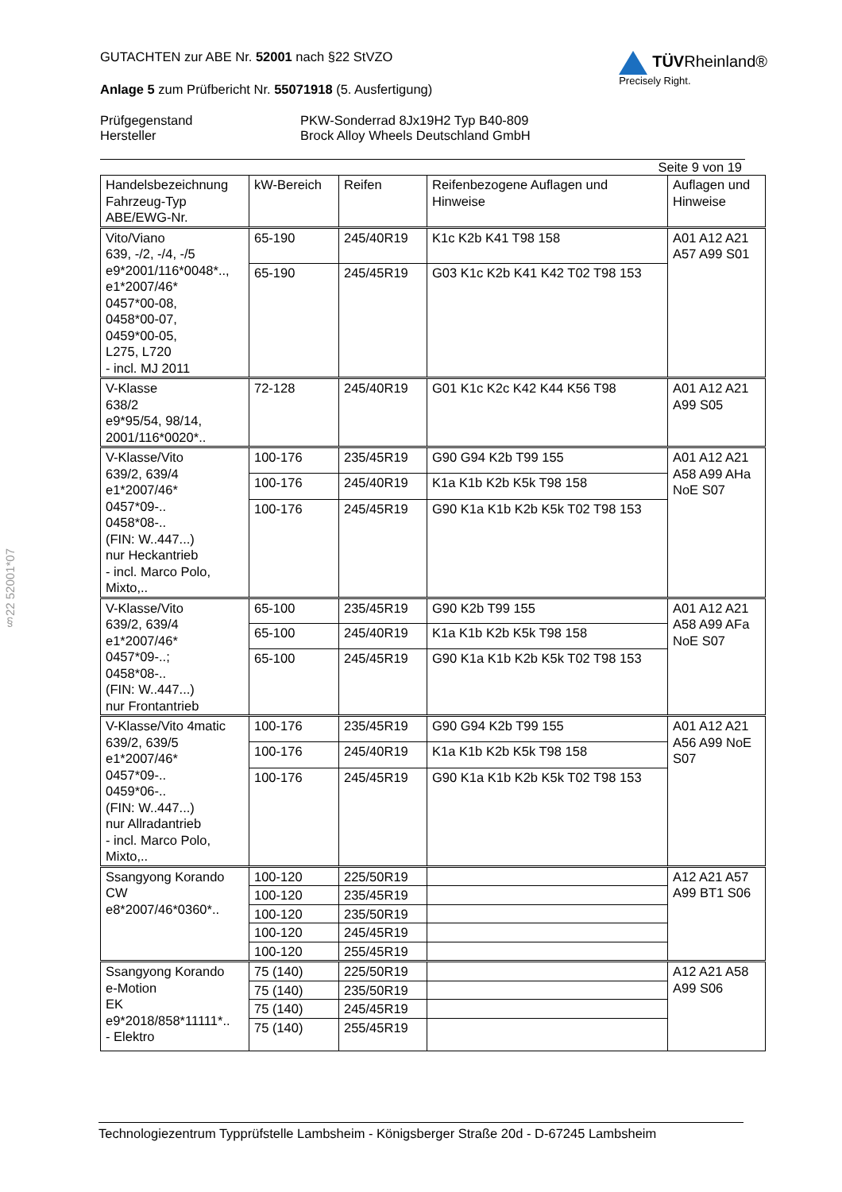§22 52001*07
GUTACHTEN zur ABE Nr. 52001 nach §22 StVZO
Anlage 5 zum Prüfbericht Nr. 55071918 (5. Ausfertigung)
Prüfgegenstand
Hersteller
PKW-Sonderrad 8Jx19H2 Typ B40-809
Brock Alloy Wheels Deutschland GmbH
TÜVRheinland®
Precisely Right.
Seite 9 von 19
| Handelsbezeichnung Fahrzeug-Typ ABE/EWG-Nr. | kW-Bereich | Reifen | Reifenbezogene Auflagen und Hinweise | Auflagen und Hinweise |
| --- | --- | --- | --- | --- |
| Vito/Viano 639, -/2, -/4, -/5 e9*2001/116*0048*.., e1*2007/46* 0457*00-08, 0458*00-07, 0459*00-05, L275, L720 - incl. MJ 2011 | 65-190 | 245/40R19 | K1c K2b K41 T98 158 | A01 A12 A21 A57 A99 S01 |
| | 65-190 | 245/45R19 | G03 K1c K2b K41 K42 T02 T98 153 | |
| V-Klasse 638/2 e9*95/54, 98/14, 2001/116*0020*.. | 72-128 | 245/40R19 | G01 K1c K2c K42 K44 K56 T98 | A01 A12 A21 A99 S05 |
| V-Klasse/Vito 639/2, 639/4 e1*2007/46* 0457*09-.. 0458*08-.. (FIN: W..447...) nur Heckantrieb - incl. Marco Polo, Mixto,.. | 100-176 | 235/45R19 | G90 G94 K2b T99 155 | A01 A12 A21 A58 A99 AHa NoE S07 |
| | 100-176 | 245/40R19 | K1a K1b K2b K5k T98 158 | |
| | 100-176 | 245/45R19 | G90 K1a K1b K2b K5k T02 T98 153 | |
| V-Klasse/Vito 639/2, 639/4 e1*2007/46* 0457*09-..; 0458*08-.. (FIN: W..447...) nur Frontantrieb | 65-100 | 235/45R19 | G90 K2b T99 155 | A01 A12 A21 A58 A99 AFa NoE S07 |
| | 65-100 | 245/40R19 | K1a K1b K2b K5k T98 158 | |
| | 65-100 | 245/45R19 | G90 K1a K1b K2b K5k T02 T98 153 | |
| V-Klasse/Vito 4matic 639/2, 639/5 e1*2007/46* 0457*09-.. 0459*06-.. (FIN: W..447...) nur Allradantrieb - incl. Marco Polo, Mixto,.. | 100-176 | 235/45R19 | G90 G94 K2b T99 155 | A01 A12 A21 A56 A99 NoE S07 |
| | 100-176 | 245/40R19 | K1a K1b K2b K5k T98 158 | |
| | 100-176 | 245/45R19 | G90 K1a K1b K2b K5k T02 T98 153 | |
| Ssangyong Korando CW e8*2007/46*0360*.. | 100-120 | 225/50R19 | | A12 A21 A57 A99 BT1 S06 |
| | 100-120 | 235/45R19 | | |
| | 100-120 | 235/50R19 | | |
| | 100-120 | 245/45R19 | | |
| | 100-120 | 255/45R19 | | |
| Ssangyong Korando e-Motion EK e9*2018/858*11111*.. - Elektro | 75 (140) | 225/50R19 | | A12 A21 A58 A99 S06 |
| | 75 (140) | 235/50R19 | | |
| | 75 (140) | 245/45R19 | | |
| | 75 (140) | 255/45R19 | | |
Technologiezentrum Typprüfstelle Lambsheim - Königsberger Straße 20d - D-67245 Lambsheim